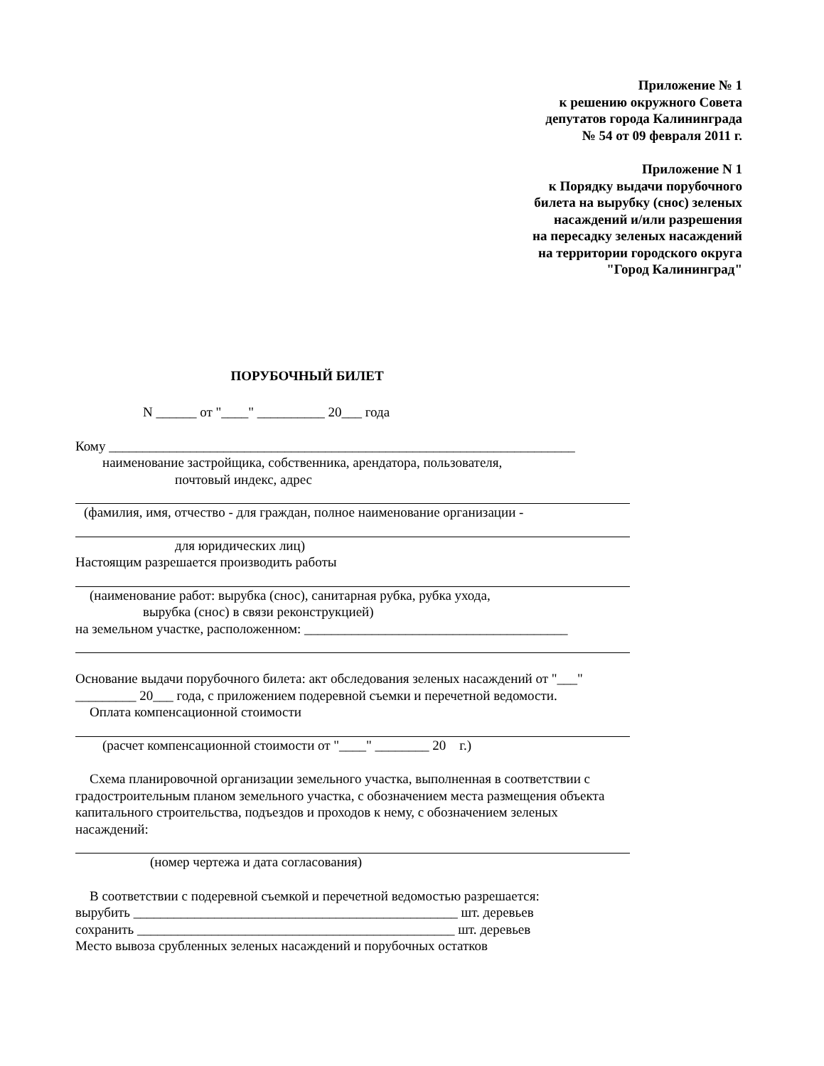Приложение № 1
к решению окружного Совета
депутатов города Калининграда
№ 54 от 09 февраля 2011 г.
Приложение N 1
к Порядку выдачи порубочного
билета на вырубку (снос) зеленых
насаждений и/или разрешения
на пересадку зеленых насаждений
на территории городского округа
"Город Калининград"
ПОРУБОЧНЫЙ БИЛЕТ
N ______ от "____" __________ 20___ года
Кому _____________________________________________________________________
наименование застройщика, собственника, арендатора, пользователя,
почтовый индекс, адрес
(фамилия, имя, отчество - для граждан, полное наименование организации -
для юридических лиц)
Настоящим разрешается производить работы
(наименование работ: вырубка (снос), санитарная рубка, рубка ухода,
вырубка (снос) в связи реконструкцией)
на земельном участке, расположенном: _______________________________________
Основание выдачи порубочного билета: акт обследования зеленых насаждений от "___" _________ 20___ года, с приложением подеревной съемки и перечетной ведомости.
Оплата компенсационной стоимости
(расчет компенсационной стоимости от "____" ________ 20 г.)
Схема планировочной организации земельного участка, выполненная в соответствии с градостроительным планом земельного участка, с обозначением места размещения объекта капитального строительства, подъездов и проходов к нему, с обозначением зеленых насаждений:
(номер чертежа и дата согласования)
В соответствии с подеревной съемкой и перечетной ведомостью разрешается:
вырубить ________________________________________________ шт. деревьев
сохранить _______________________________________________ шт. деревьев
Место вывоза срубленных зеленых насаждений и порубочных остатков